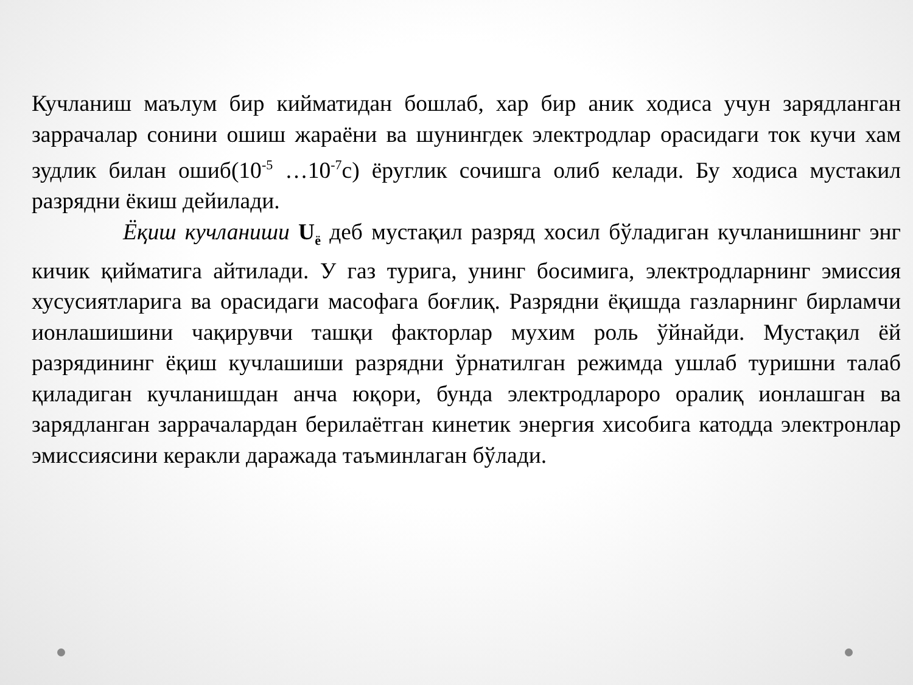Кучланиш маълум бир кийматидан бошлаб, хар бир аник ходиса учун зарядланган заррачалар сонини ошиш жараёни ва шунингдек электродлар орасидаги ток кучи хам зудлик билан ошиб(10<sup>-5</sup> …10<sup>-7</sup>с) ёруглик сочишга олиб келади. Бу ходиса мустакил разрядни ёкиш дейилади.
Ёқиш кучланиши U<sub>ё</sub> деб мустақил разряд хосил бўладиган кучланишнинг энг кичик қийматига айтилади. У газ турига, унинг босимига, электродларнинг эмиссия хусусиятларига ва орасидаги масофага боғлиқ. Разрядни ёқишда газларнинг бирламчи ионлашишини чақирувчи ташқи факторлар мухим роль ўйнайди. Мустақил ёй разрядининг ёқиш кучлашиши разрядни ўрнатилган режимда ушлаб туришни талаб қиладиган кучланишдан анча юқори, бунда электродлароро оралиқ ионлашган ва зарядланган заррачалардан берилаётган кинетик энергия хисобига катодда электронлар эмиссиясини керакли даражада таъминлаган бўлади.